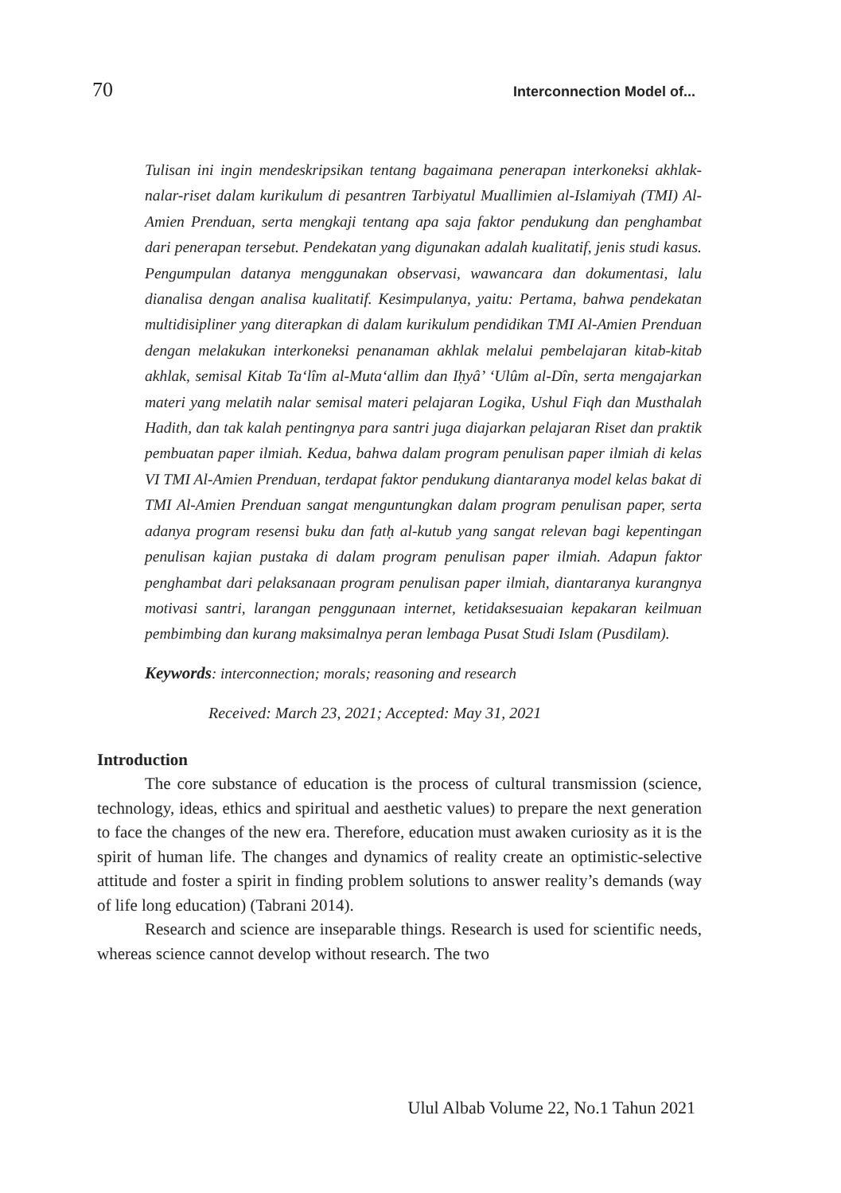70 Interconnection Model of...
Tulisan ini ingin mendeskripsikan tentang bagaimana penerapan interkoneksi akhlak-nalar-riset dalam kurikulum di pesantren Tarbiyatul Muallimien al-Islamiyah (TMI) Al-Amien Prenduan, serta mengkaji tentang apa saja faktor pendukung dan penghambat dari penerapan tersebut. Pendekatan yang digunakan adalah kualitatif, jenis studi kasus. Pengumpulan datanya menggunakan observasi, wawancara dan dokumentasi, lalu dianalisa dengan analisa kualitatif. Kesimpulanya, yaitu: Pertama, bahwa pendekatan multidisipliner yang diterapkan di dalam kurikulum pendidikan TMI Al-Amien Prenduan dengan melakukan interkoneksi penanaman akhlak melalui pembelajaran kitab-kitab akhlak, semisal Kitab Ta‘lîm al-Muta‘allim dan Iḥyâ’ ‘Ulûm al-Dîn, serta mengajarkan materi yang melatih nalar semisal materi pelajaran Logika, Ushul Fiqh dan Musthalah Hadith, dan tak kalah pentingnya para santri juga diajarkan pelajaran Riset dan praktik pembuatan paper ilmiah. Kedua, bahwa dalam program penulisan paper ilmiah di kelas VI TMI Al-Amien Prenduan, terdapat faktor pendukung diantaranya model kelas bakat di TMI Al-Amien Prenduan sangat menguntungkan dalam program penulisan paper, serta adanya program resensi buku dan fatḥ al-kutub yang sangat relevan bagi kepentingan penulisan kajian pustaka di dalam program penulisan paper ilmiah. Adapun faktor penghambat dari pelaksanaan program penulisan paper ilmiah, diantaranya kurangnya motivasi santri, larangan penggunaan internet, ketidaksesuaian kepakaran keilmuan pembimbing dan kurang maksimalnya peran lembaga Pusat Studi Islam (Pusdilam).
Keywords: interconnection; morals; reasoning and research
Received: March 23, 2021; Accepted: May 31, 2021
Introduction
The core substance of education is the process of cultural transmission (science, technology, ideas, ethics and spiritual and aesthetic values) to prepare the next generation to face the changes of the new era. Therefore, education must awaken curiosity as it is the spirit of human life. The changes and dynamics of reality create an optimistic-selective attitude and foster a spirit in finding problem solutions to answer reality’s demands (way of life long education) (Tabrani 2014).
Research and science are inseparable things. Research is used for scientific needs, whereas science cannot develop without research. The two
Ulul Albab Volume 22, No.1 Tahun 2021